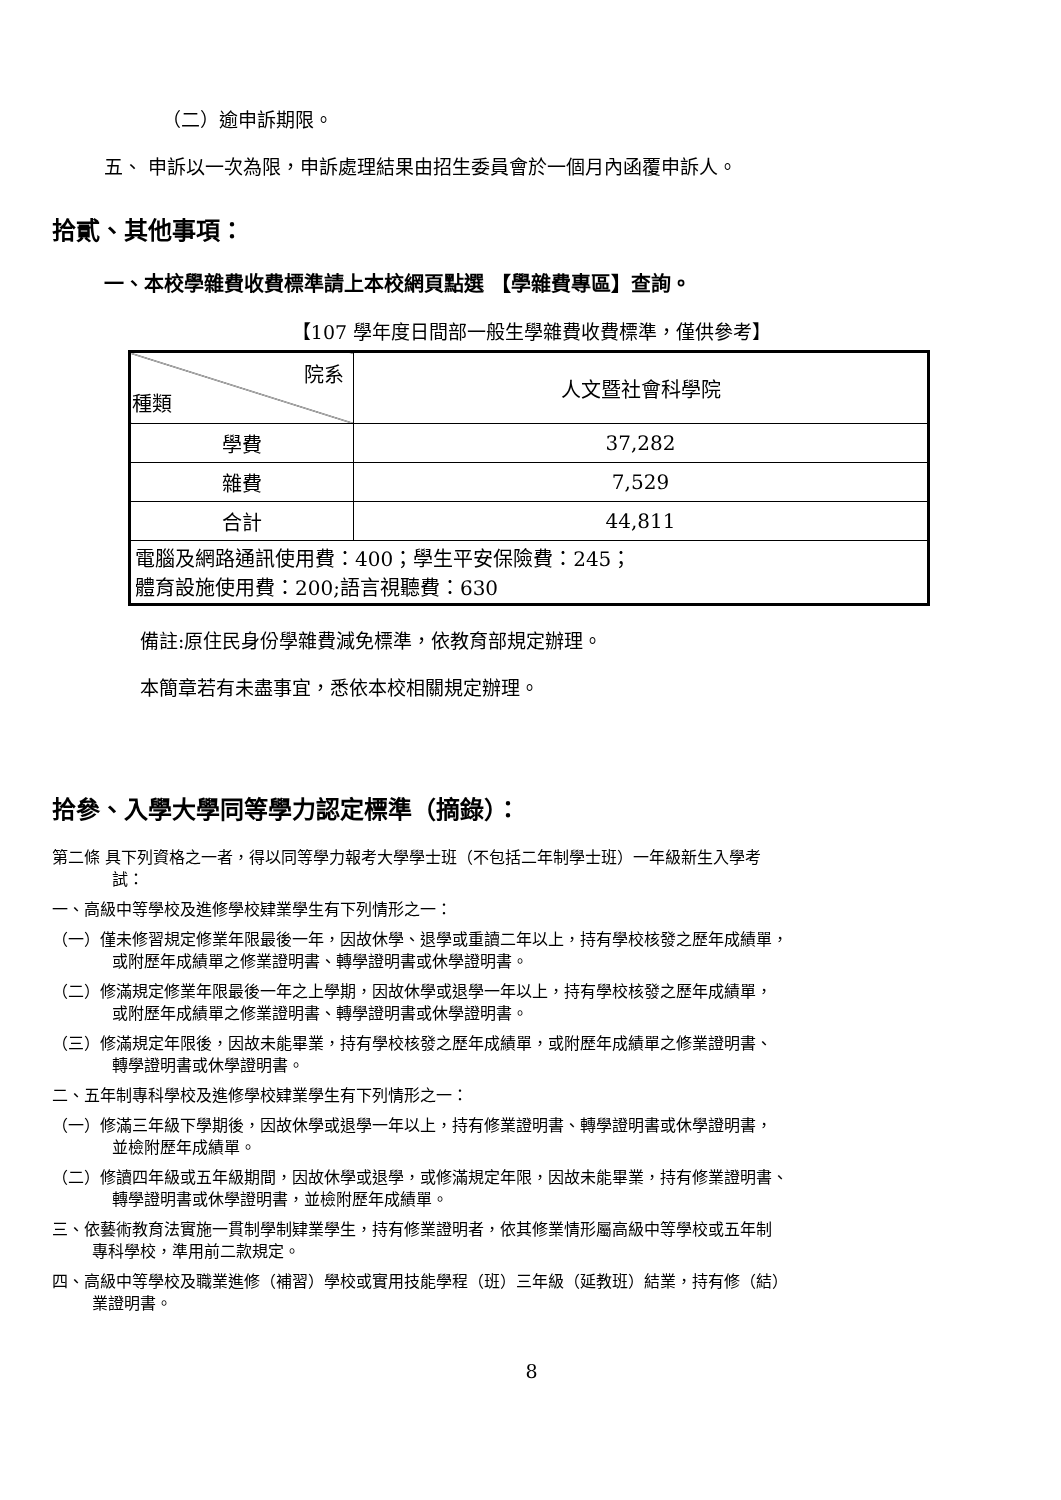（二）逾申訴期限。
五、 申訴以一次為限，申訴處理結果由招生委員會於一個月內函覆申訴人。
拾貳、其他事項：
一、本校學雜費收費標準請上本校網頁點選 【學雜費專區】查詢。
【107 學年度日間部一般生學雜費收費標準，僅供參考】
| 院系 種類 | 人文暨社會科學院 |
| 學費 | 37,282 |
| 雜費 | 7,529 |
| 合計 | 44,811 |
| 電腦及網路通訊使用費：400；學生平安保險費：245； 體育設施使用費：200;語言視聽費：630 | |
備註:原住民身份學雜費減免標準，依教育部規定辦理。
本簡章若有未盡事宜，悉依本校相關規定辦理。
拾參、入學大學同等學力認定標準（摘錄）：
第二條 具下列資格之一者，得以同等學力報考大學學士班（不包括二年制學士班）一年級新生入學考
試：
一、高級中等學校及進修學校肄業學生有下列情形之一：
（一）僅未修習規定修業年限最後一年，因故休學、退學或重讀二年以上，持有學校核發之歷年成績單，
或附歷年成績單之修業證明書、轉學證明書或休學證明書。
（二）修滿規定修業年限最後一年之上學期，因故休學或退學一年以上，持有學校核發之歷年成績單，
或附歷年成績單之修業證明書、轉學證明書或休學證明書。
（三）修滿規定年限後，因故未能畢業，持有學校核發之歷年成績單，或附歷年成績單之修業證明書、
轉學證明書或休學證明書。
二、五年制專科學校及進修學校肄業學生有下列情形之一：
（一）修滿三年級下學期後，因故休學或退學一年以上，持有修業證明書、轉學證明書或休學證明書，
並檢附歷年成績單。
（二）修讀四年級或五年級期間，因故休學或退學，或修滿規定年限，因故未能畢業，持有修業證明書、
轉學證明書或休學證明書，並檢附歷年成績單。
三、依藝術教育法實施一貫制學制肄業學生，持有修業證明者，依其修業情形屬高級中等學校或五年制
專科學校，準用前二款規定。
四、高級中等學校及職業進修（補習）學校或實用技能學程（班）三年級（延教班）結業，持有修（結）
業證明書。
8